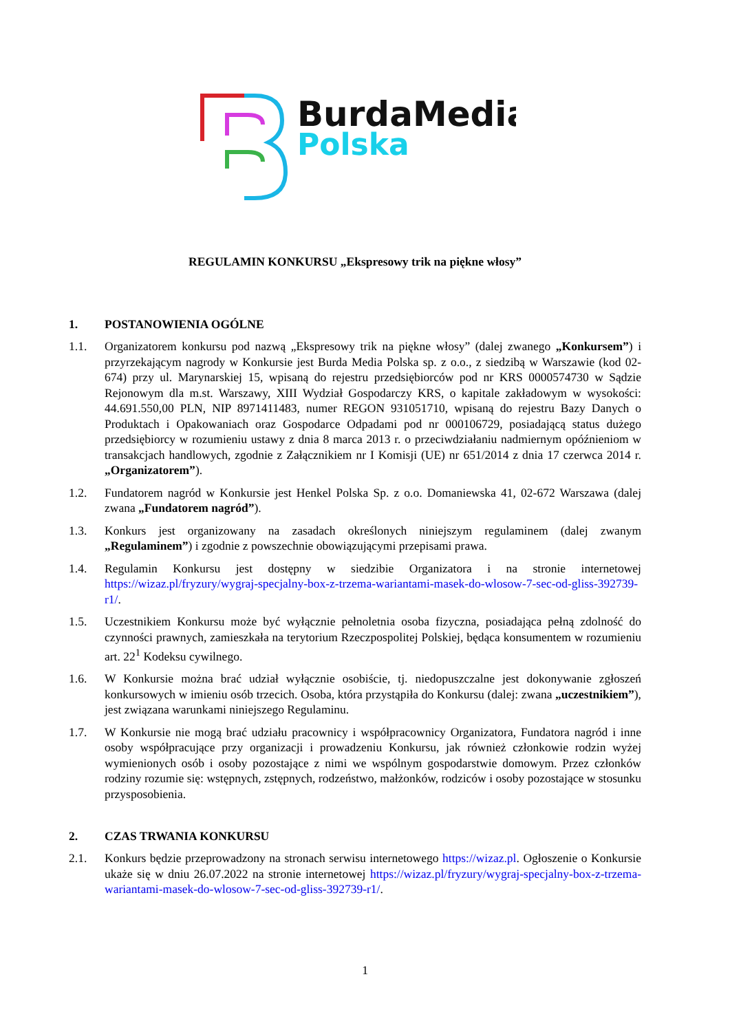BurdaMedia
Polska
REGULAMIN KONKURSU „Ekspresowy trik na piękne włosy”
1. POSTANOWIENIA OGÓLNE
1.1. Organizatorem konkursu pod nazwą „Ekspresowy trik na piękne włosy” (dalej zwanego „Konkursem”) i przyrzekającym nagrody w Konkursie jest Burda Media Polska sp. z o.o., z siedzibą w Warszawie (kod 02-674) przy ul. Marynarskiej 15, wpisaną do rejestru przedsiębiorców pod nr KRS 0000574730 w Sądzie Rejonowym dla m.st. Warszawy, XIII Wydział Gospodarczy KRS, o kapitale zakładowym w wysokości: 44.691.550,00 PLN, NIP 8971411483, numer REGON 931051710, wpisaną do rejestru Bazy Danych o Produktach i Opakowaniach oraz Gospodarce Odpadami pod nr 000106729, posiadającą status dużego przedsiębiorcy w rozumieniu ustawy z dnia 8 marca 2013 r. o przeciwdziałaniu nadmiernym opóźnieniom w transakcjach handlowych, zgodnie z Załącznikiem nr I Komisji (UE) nr 651/2014 z dnia 17 czerwca 2014 r. „Organizatorem”).
1.2. Fundatorem nagród w Konkursie jest Henkel Polska Sp. z o.o. Domaniewska 41, 02-672 Warszawa (dalej zwana „Fundatorem nagród”).
1.3. Konkurs jest organizowany na zasadach określonych niniejszym regulaminem (dalej zwanym „Regulaminem”) i zgodnie z powszechnie obowiązującymi przepisami prawa.
1.4. Regulamin Konkursu jest dostępny w siedzibie Organizatora i na stronie internetowej https://wizaz.pl/fryzury/wygraj-specjalny-box-z-trzema-wariantami-masek-do-wlosow-7-sec-od-gliss-392739-r1/.
1.5. Uczestnikiem Konkursu może być wyłącznie pełnoletnia osoba fizyczna, posiadająca pełną zdolność do czynności prawnych, zamieszkała na terytorium Rzeczpospolitej Polskiej, będąca konsumentem w rozumieniu art. 22<sup>1</sup> Kodeksu cywilnego.
1.6. W Konkursie można brać udział wyłącznie osobiście, tj. niedopuszczalne jest dokonywanie zgłoszeń konkursowych w imieniu osób trzecich. Osoba, która przystąpiła do Konkursu (dalej: zwana „uczestnikiem”), jest związana warunkami niniejszego Regulaminu.
1.7. W Konkursie nie mogą brać udziału pracownicy i współpracownicy Organizatora, Fundatora nagród i inne osoby współpracujące przy organizacji i prowadzeniu Konkursu, jak również członkowie rodzin wyżej wymienionych osób i osoby pozostające z nimi we wspólnym gospodarstwie domowym. Przez członków rodziny rozumie się: wstępnych, zstępnych, rodzeństwo, małżonków, rodziców i osoby pozostające w stosunku przysposobienia.
2. CZAS TRWANIA KONKURSU
2.1. Konkurs będzie przeprowadzony na stronach serwisu internetowego https://wizaz.pl. Ogłoszenie o Konkursie ukaże się w dniu 26.07.2022 na stronie internetowej https://wizaz.pl/fryzury/wygraj-specjalny-box-z-trzema-wariantami-masek-do-wlosow-7-sec-od-gliss-392739-r1/.
1